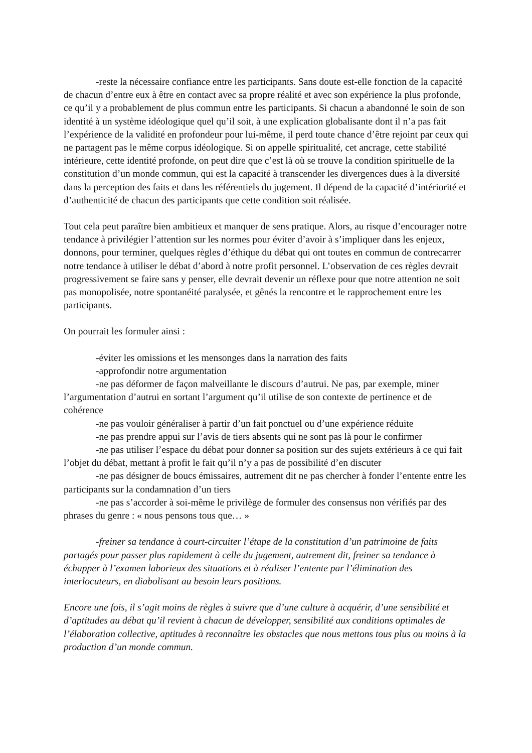-reste la nécessaire confiance entre les participants. Sans doute est-elle fonction de la capacité de chacun d’entre eux à être en contact avec sa propre réalité et avec son expérience la plus profonde, ce qu’il y a probablement de plus commun entre les participants. Si chacun a abandonné le soin de son identité à un système idéologique quel qu’il soit, à une explication globalisante dont il n’a pas fait l’expérience de la validité en profondeur pour lui-même, il perd toute chance d’être rejoint par ceux qui ne partagent pas le même corpus idéologique. Si on appelle spiritualité, cet ancrage, cette stabilité intérieure, cette identité profonde, on peut dire que c’est là où se trouve la condition spirituelle de la constitution d’un monde commun, qui est la capacité à transcender les divergences dues à la diversité dans la perception des faits et dans les référentiels du jugement. Il dépend de la capacité d’intériorité et d’authenticité de chacun des participants que cette condition soit réalisée.
Tout cela peut paraître bien ambitieux et manquer de sens pratique. Alors, au risque d’encourager notre tendance à privilégier l’attention sur les normes pour éviter d’avoir à s’impliquer dans les enjeux, donnons, pour terminer, quelques règles d’éthique du débat qui ont toutes en commun de contrecarrer notre tendance à utiliser le débat d’abord à notre profit personnel. L’observation de ces règles devrait progressivement se faire sans y penser, elle devrait devenir un réflexe pour que notre attention ne soit pas monopolisée, notre spontanéité paralysée, et gênés la rencontre et le rapprochement entre les participants.
On pourrait les formuler ainsi :
-éviter les omissions et les mensonges dans la narration des faits
-approfondir notre argumentation
-ne pas déformer de façon malveillante le discours d’autrui. Ne pas, par exemple, miner l’argumentation d’autrui en sortant l’argument qu’il utilise de son contexte de pertinence et de cohérence
-ne pas vouloir généraliser à partir d’un fait ponctuel ou d’une expérience réduite
-ne pas prendre appui sur l’avis de tiers absents qui ne sont pas là pour le confirmer
-ne pas utiliser l’espace du débat pour donner sa position sur des sujets extérieurs à ce qui fait l’objet du débat, mettant à profit le fait qu’il n’y a pas de possibilité d’en discuter
-ne pas désigner de boucs émissaires, autrement dit ne pas chercher à fonder l’entente entre les participants sur la condamnation d’un tiers
-ne pas s’accorder à soi-même le privilège de formuler des consensus non vérifiés par des phrases du genre : « nous pensons tous que… »
-freiner sa tendance à court-circuiter l’étape de la constitution d’un patrimoine de faits partagés pour passer plus rapidement à celle du jugement, autrement dit, freiner sa tendance à échapper à l’examen laborieux des situations et à réaliser l’entente par l’élimination des interlocuteurs, en diabolisant au besoin leurs positions.
Encore une fois, il s’agit moins de règles à suivre que d’une culture à acquérir, d’une sensibilité et d’aptitudes au débat qu’il revient à chacun de développer, sensibilité aux conditions optimales de l’élaboration collective, aptitudes à reconnaître les obstacles que nous mettons tous plus ou moins à la production d’un monde commun.